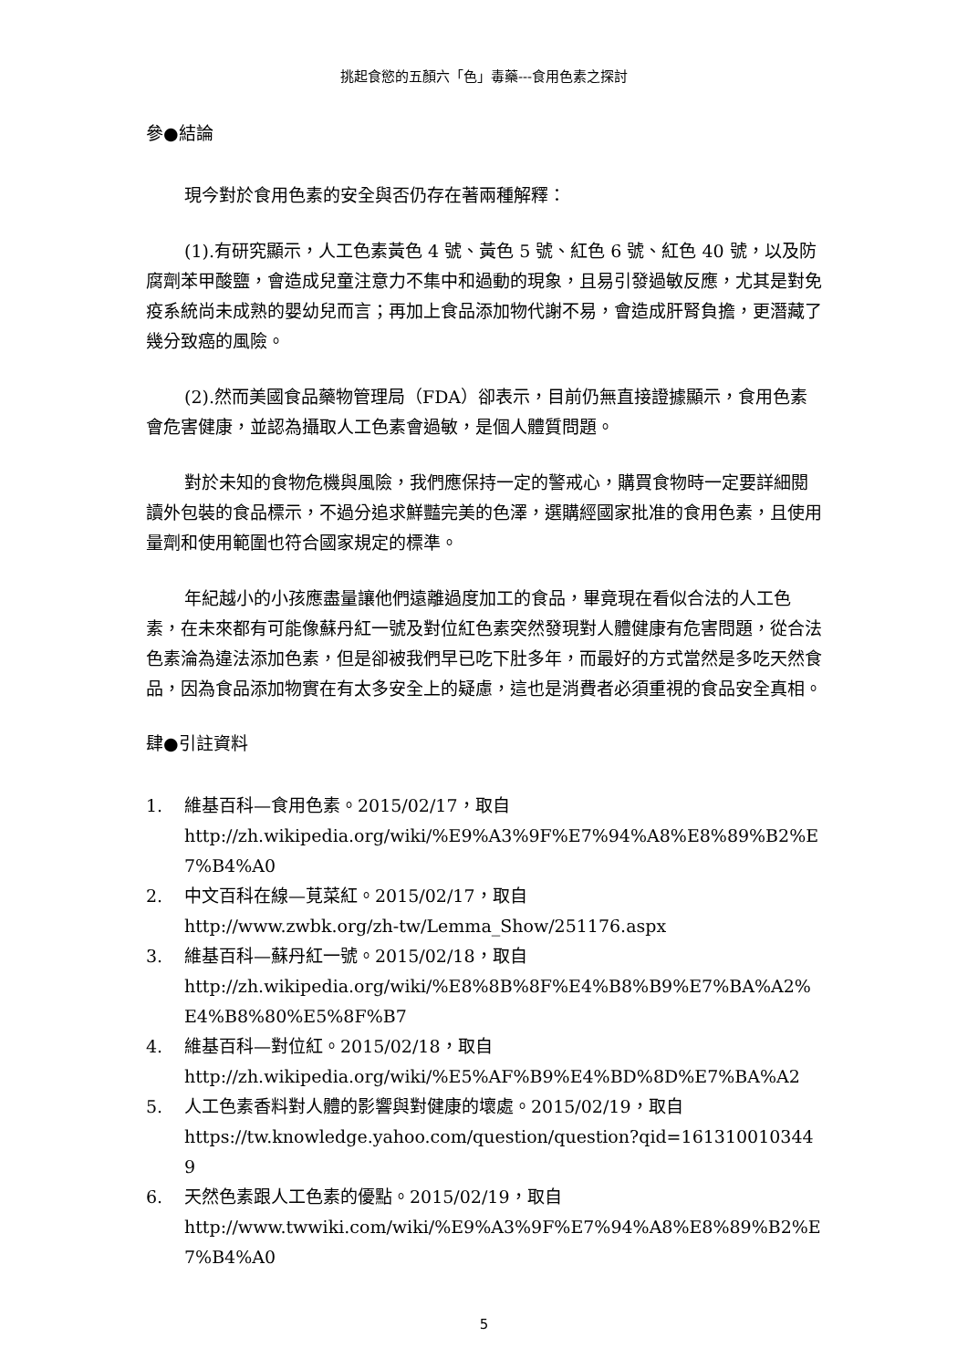挑起食慾的五顏六「色」毒藥---食用色素之探討
參●結論
現今對於食用色素的安全與否仍存在著兩種解釋：
(1).有研究顯示，人工色素黃色 4 號、黃色 5 號、紅色 6 號、紅色 40 號，以及防腐劑苯甲酸鹽，會造成兒童注意力不集中和過動的現象，且易引發過敏反應，尤其是對免疫系統尚未成熟的嬰幼兒而言；再加上食品添加物代謝不易，會造成肝腎負擔，更潛藏了幾分致癌的風險。
(2).然而美國食品藥物管理局（FDA）卻表示，目前仍無直接證據顯示，食用色素會危害健康，並認為攝取人工色素會過敏，是個人體質問題。
對於未知的食物危機與風險，我們應保持一定的警戒心，購買食物時一定要詳細閱讀外包裝的食品標示，不過分追求鮮豔完美的色澤，選購經國家批准的食用色素，且使用量劑和使用範圍也符合國家規定的標準。
年紀越小的小孩應盡量讓他們遠離過度加工的食品，畢竟現在看似合法的人工色素，在未來都有可能像蘇丹紅一號及對位紅色素突然發現對人體健康有危害問題，從合法色素淪為違法添加色素，但是卻被我們早已吃下肚多年，而最好的方式當然是多吃天然食品，因為食品添加物實在有太多安全上的疑慮，這也是消費者必須重視的食品安全真相。
肆●引註資料
1. 維基百科—食用色素。2015/02/17，取自
http://zh.wikipedia.org/wiki/%E9%A3%9F%E7%94%A8%E8%89%B2%E7%B4%A0
2. 中文百科在線—莧菜紅。2015/02/17，取自
http://www.zwbk.org/zh-tw/Lemma_Show/251176.aspx
3. 維基百科—蘇丹紅一號。2015/02/18，取自
http://zh.wikipedia.org/wiki/%E8%8B%8F%E4%B8%B9%E7%BA%A2%E4%B8%80%E5%8F%B7
4. 維基百科—對位紅。2015/02/18，取自
http://zh.wikipedia.org/wiki/%E5%AF%B9%E4%BD%8D%E7%BA%A2
5. 人工色素香料對人體的影響與對健康的壞處。2015/02/19，取自
https://tw.knowledge.yahoo.com/question/question?qid=1613100103449
6. 天然色素跟人工色素的優點。2015/02/19，取自
http://www.twwiki.com/wiki/%E9%A3%9F%E7%94%A8%E8%89%B2%E7%B4%A0
5